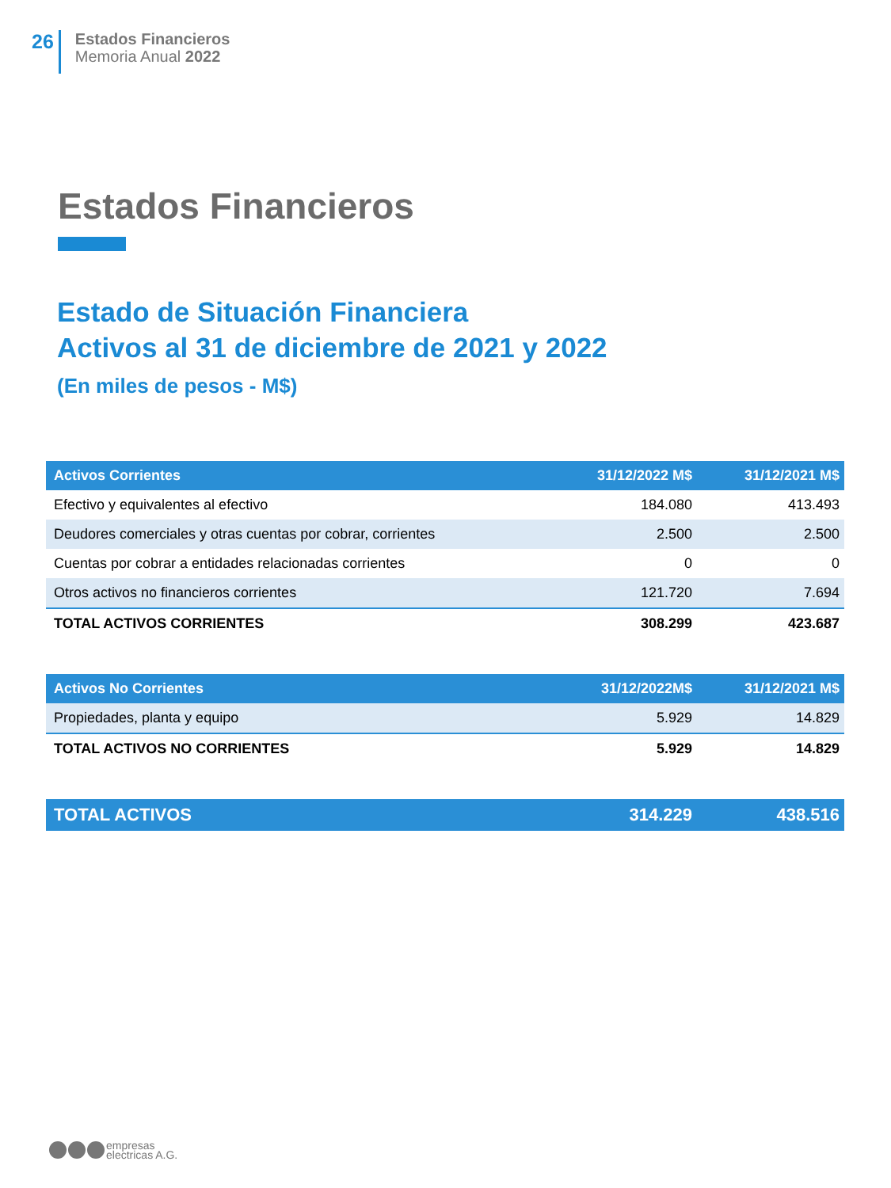26
Estados Financieros
Memoria Anual 2022
Estados Financieros
Estado de Situación Financiera
Activos al 31 de diciembre de 2021 y 2022
(En miles de pesos - M$)
| Activos Corrientes | 31/12/2022 M$ | 31/12/2021 M$ |
| --- | --- | --- |
| Efectivo y equivalentes al efectivo | 184.080 | 413.493 |
| Deudores comerciales y otras cuentas por cobrar, corrientes | 2.500 | 2.500 |
| Cuentas por cobrar a entidades relacionadas corrientes | 0 | 0 |
| Otros activos no financieros corrientes | 121.720 | 7.694 |
| TOTAL ACTIVOS CORRIENTES | 308.299 | 423.687 |
| Activos No Corrientes | 31/12/2022M$ | 31/12/2021 M$ |
| Propiedades, planta y equipo | 5.929 | 14.829 |
| TOTAL ACTIVOS NO CORRIENTES | 5.929 | 14.829 |
| TOTAL ACTIVOS | 314.229 | 438.516 |
empresas
electricas A.G.